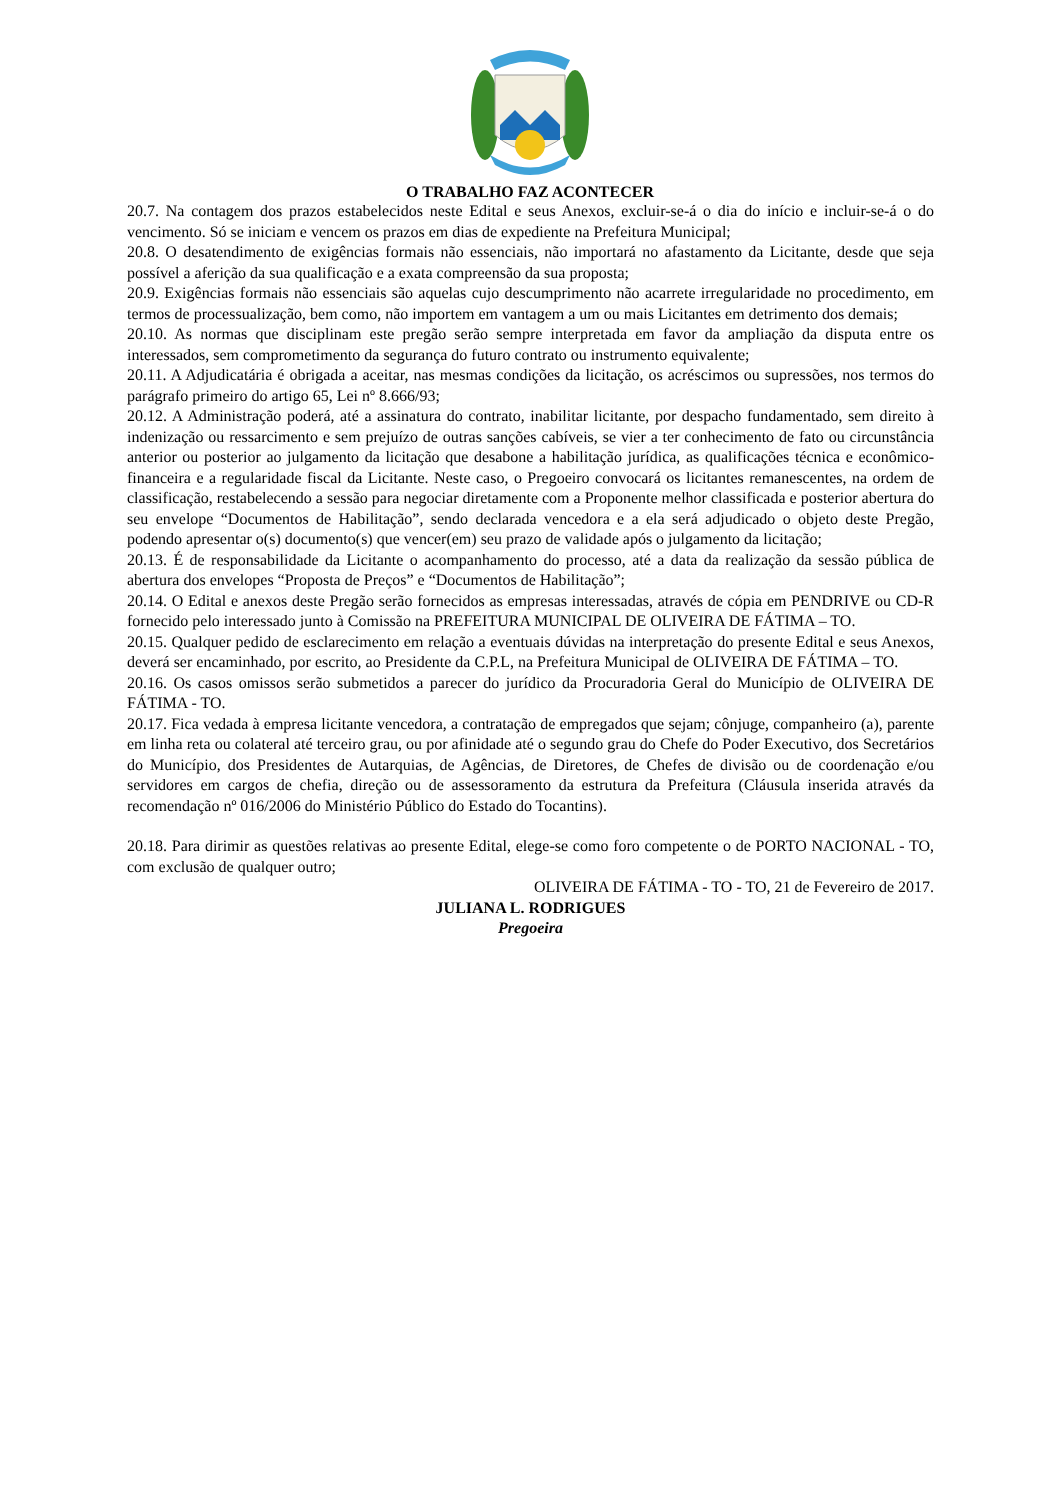O TRABALHO FAZ ACONTECER
20.7. Na contagem dos prazos estabelecidos neste Edital e seus Anexos, excluir-se-á o dia do início e incluir-se-á o do vencimento. Só se iniciam e vencem os prazos em dias de expediente na Prefeitura Municipal;
20.8. O desatendimento de exigências formais não essenciais, não importará no afastamento da Licitante, desde que seja possível a aferição da sua qualificação e a exata compreensão da sua proposta;
20.9. Exigências formais não essenciais são aquelas cujo descumprimento não acarrete irregularidade no procedimento, em termos de processualização, bem como, não importem em vantagem a um ou mais Licitantes em detrimento dos demais;
20.10. As normas que disciplinam este pregão serão sempre interpretada em favor da ampliação da disputa entre os interessados, sem comprometimento da segurança do futuro contrato ou instrumento equivalente;
20.11. A Adjudicatária é obrigada a aceitar, nas mesmas condições da licitação, os acréscimos ou supressões, nos termos do parágrafo primeiro do artigo 65, Lei nº 8.666/93;
20.12. A Administração poderá, até a assinatura do contrato, inabilitar licitante, por despacho fundamentado, sem direito à indenização ou ressarcimento e sem prejuízo de outras sanções cabíveis, se vier a ter conhecimento de fato ou circunstância anterior ou posterior ao julgamento da licitação que desabone a habilitação jurídica, as qualificações técnica e econômico-financeira e a regularidade fiscal da Licitante. Neste caso, o Pregoeiro convocará os licitantes remanescentes, na ordem de classificação, restabelecendo a sessão para negociar diretamente com a Proponente melhor classificada e posterior abertura do seu envelope “Documentos de Habilitação”, sendo declarada vencedora e a ela será adjudicado o objeto deste Pregão, podendo apresentar o(s) documento(s) que vencer(em) seu prazo de validade após o julgamento da licitação;
20.13. É de responsabilidade da Licitante o acompanhamento do processo, até a data da realização da sessão pública de abertura dos envelopes “Proposta de Preços” e “Documentos de Habilitação”;
20.14. O Edital e anexos deste Pregão serão fornecidos as empresas interessadas, através de cópia em PENDRIVE ou CD-R fornecido pelo interessado junto à Comissão na PREFEITURA MUNICIPAL DE OLIVEIRA DE FÁTIMA – TO.
20.15. Qualquer pedido de esclarecimento em relação a eventuais dúvidas na interpretação do presente Edital e seus Anexos, deverá ser encaminhado, por escrito, ao Presidente da C.P.L, na Prefeitura Municipal de OLIVEIRA DE FÁTIMA – TO.
20.16. Os casos omissos serão submetidos a parecer do jurídico da Procuradoria Geral do Município de OLIVEIRA DE FÁTIMA - TO.
20.17. Fica vedada à empresa licitante vencedora, a contratação de empregados que sejam; cônjuge, companheiro (a), parente em linha reta ou colateral até terceiro grau, ou por afinidade até o segundo grau do Chefe do Poder Executivo, dos Secretários do Município, dos Presidentes de Autarquias, de Agências, de Diretores, de Chefes de divisão ou de coordenação e/ou servidores em cargos de chefia, direção ou de assessoramento da estrutura da Prefeitura (Cláusula inserida através da recomendação nº 016/2006 do Ministério Público do Estado do Tocantins).
20.18. Para dirimir as questões relativas ao presente Edital, elege-se como foro competente o de PORTO NACIONAL - TO, com exclusão de qualquer outro;
OLIVEIRA DE FÁTIMA - TO - TO, 21 de Fevereiro de 2017.
JULIANA L. RODRIGUES
Pregoeira